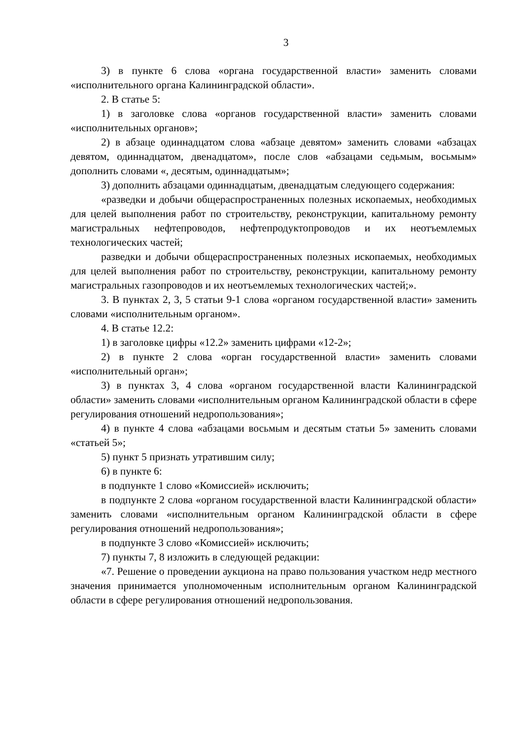3
3) в пункте 6 слова «органа государственной власти» заменить словами «исполнительного органа Калининградской области».
2. В статье 5:
1) в заголовке слова «органов государственной власти» заменить словами «исполнительных органов»;
2) в абзаце одиннадцатом слова «абзаце девятом» заменить словами «абзацах девятом, одиннадцатом, двенадцатом», после слов «абзацами седьмым, восьмым» дополнить словами «, десятым, одиннадцатым»;
3) дополнить абзацами одиннадцатым, двенадцатым следующего содержания:
«разведки и добычи общераспространенных полезных ископаемых, необходимых для целей выполнения работ по строительству, реконструкции, капитальному ремонту магистральных нефтепроводов, нефтепродуктопроводов и их неотъемлемых технологических частей;
разведки и добычи общераспространенных полезных ископаемых, необходимых для целей выполнения работ по строительству, реконструкции, капитальному ремонту магистральных газопроводов и их неотъемлемых технологических частей;».
3. В пунктах 2, 3, 5 статьи 9-1 слова «органом государственной власти» заменить словами «исполнительным органом».
4. В статье 12.2:
1) в заголовке цифры «12.2» заменить цифрами «12-2»;
2) в пункте 2 слова «орган государственной власти» заменить словами «исполнительный орган»;
3) в пунктах 3, 4 слова «органом государственной власти Калининградской области» заменить словами «исполнительным органом Калининградской области в сфере регулирования отношений недропользования»;
4) в пункте 4 слова «абзацами восьмым и десятым статьи 5» заменить словами «статьей 5»;
5) пункт 5 признать утратившим силу;
6) в пункте 6:
в подпункте 1 слово «Комиссией» исключить;
в подпункте 2 слова «органом государственной власти Калининградской области» заменить словами «исполнительным органом Калининградской области в сфере регулирования отношений недропользования»;
в подпункте 3 слово «Комиссией» исключить;
7) пункты 7, 8 изложить в следующей редакции:
«7. Решение о проведении аукциона на право пользования участком недр местного значения принимается уполномоченным исполнительным органом Калининградской области в сфере регулирования отношений недропользования.